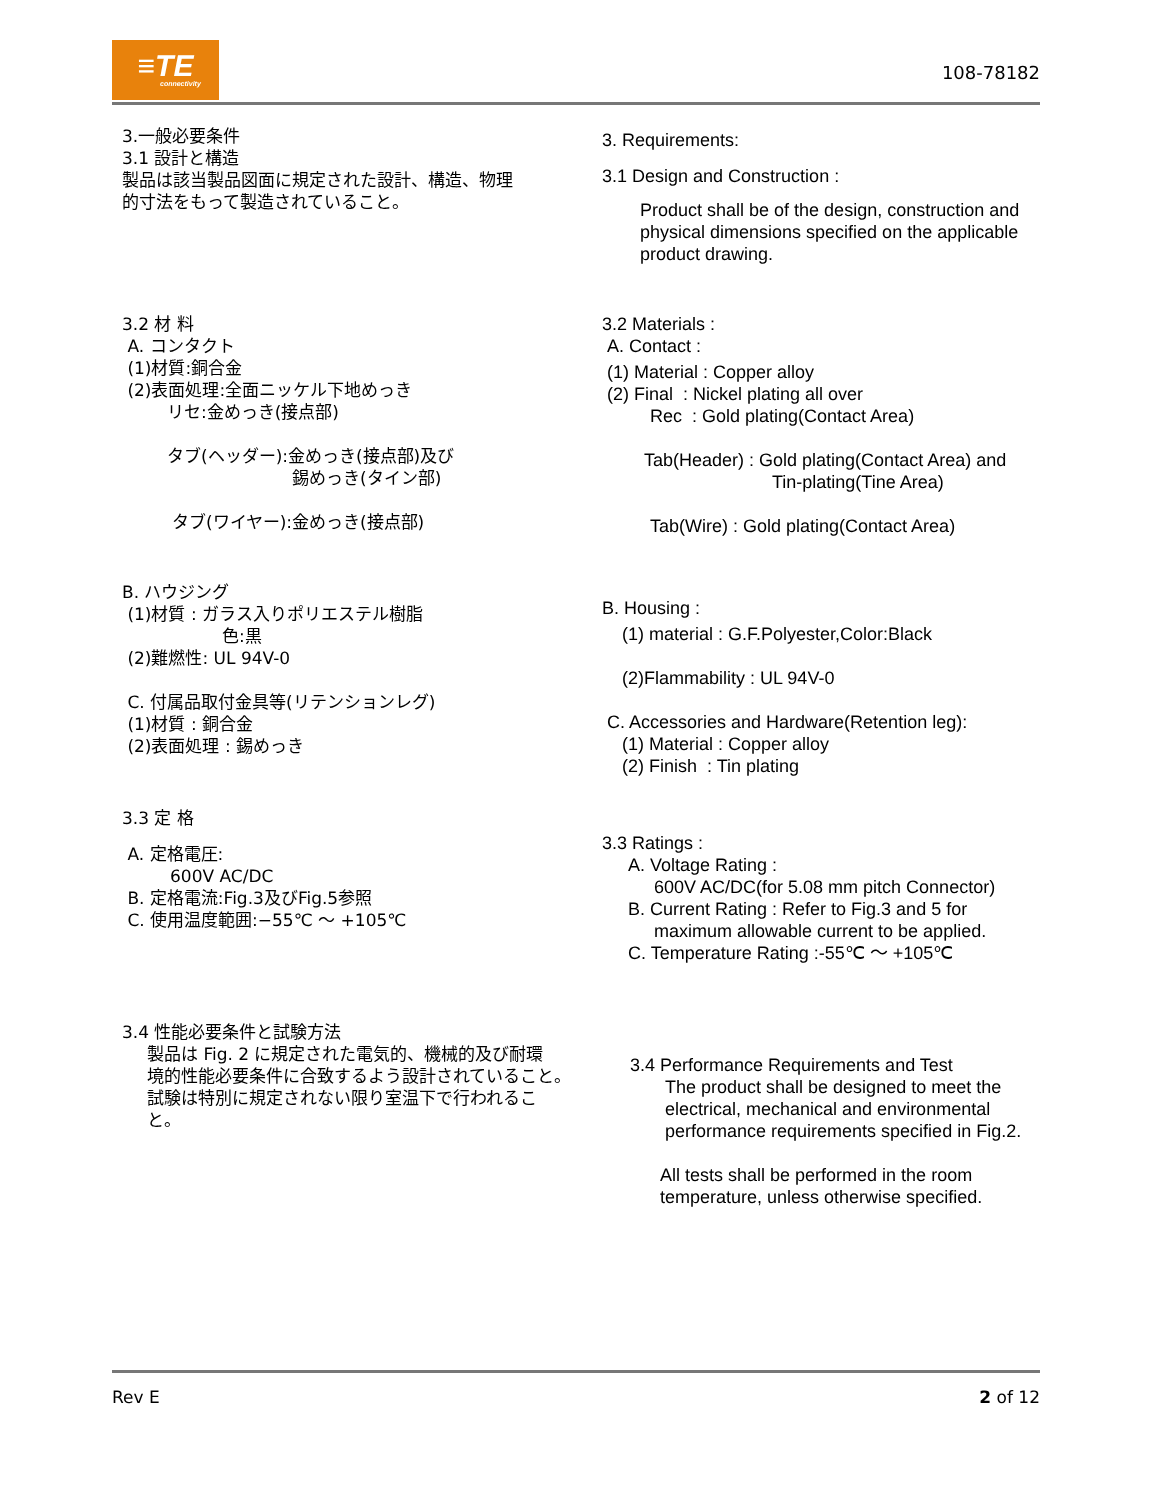≡TE
connectivity
108-78182
3.一般必要条件
3.1 設計と構造
製品は該当製品図面に規定された設計、構造、物理
的寸法をもって製造されていること。
3.2 材 料
A. コンタクト
(1)材質:銅合金
(2)表面処理:全面ニッケル下地めっき
リセ:金めっき(接点部)
タブ(ヘッダー):金めっき(接点部)及び
錫めっき(タイン部)
タブ(ワイヤー):金めっき(接点部)
B. ハウジング
(1)材質 : ガラス入りポリエステル樹脂
色:黒
(2)難燃性: UL 94V-0
C. 付属品取付金具等(リテンションレグ)
(1)材質 : 銅合金
(2)表面処理 : 錫めっき
3.3 定 格
A. 定格電圧:
600V AC/DC
B. 定格電流:Fig.3及びFig.5参照
C. 使用温度範囲:−55℃ ～ +105℃
3.4 性能必要条件と試験方法
製品は Fig. 2 に規定された電気的、機械的及び耐環
境的性能必要条件に合致するよう設計されていること。
試験は特別に規定されない限り室温下で行われるこ
と。
3. Requirements:
3.1 Design and Construction :
Product shall be of the design, construction and physical dimensions specified on the applicable product drawing.
3.2 Materials :
A. Contact :
(1) Material : Copper alloy
(2) Final : Nickel plating all over
Rec : Gold plating(Contact Area)
Tab(Header) : Gold plating(Contact Area) and
Tin-plating(Tine Area)
Tab(Wire) : Gold plating(Contact Area)
B. Housing :
(1) material : G.F.Polyester,Color:Black
(2)Flammability : UL 94V-0
C. Accessories and Hardware(Retention leg):
(1) Material : Copper alloy
(2) Finish : Tin plating
3.3 Ratings :
A. Voltage Rating :
600V AC/DC(for 5.08 mm pitch Connector)
B. Current Rating : Refer to Fig.3 and 5 for
maximum allowable current to be applied.
C. Temperature Rating :-55℃ ～ +105℃
3.4 Performance Requirements and Test
The product shall be designed to meet the electrical, mechanical and environmental performance requirements specified in Fig.2.
All tests shall be performed in the room temperature, unless otherwise specified.
Rev E 2 of 12